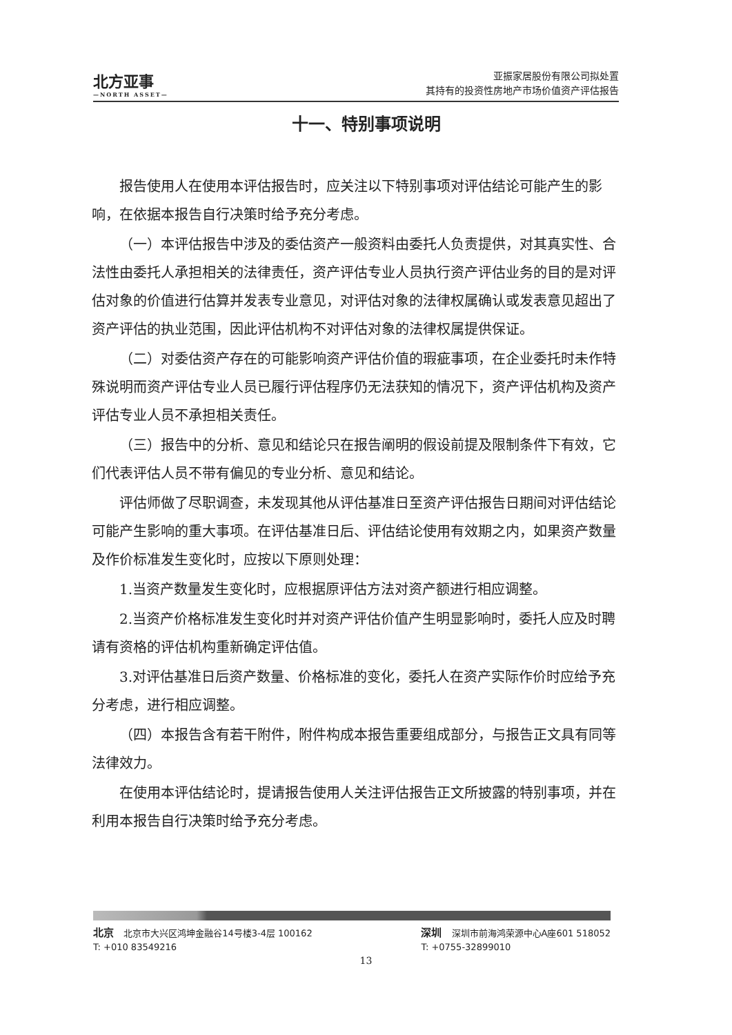北方亚事
—NORTH ASSET—
亚振家居股份有限公司拟处置
其持有的投资性房地产市场价值资产评估报告
十一、特别事项说明
报告使用人在使用本评估报告时，应关注以下特别事项对评估结论可能产生的影响，在依据本报告自行决策时给予充分考虑。
（一）本评估报告中涉及的委估资产一般资料由委托人负责提供，对其真实性、合法性由委托人承担相关的法律责任，资产评估专业人员执行资产评估业务的目的是对评估对象的价值进行估算并发表专业意见，对评估对象的法律权属确认或发表意见超出了资产评估的执业范围，因此评估机构不对评估对象的法律权属提供保证。
（二）对委估资产存在的可能影响资产评估价值的瑕疵事项，在企业委托时未作特殊说明而资产评估专业人员已履行评估程序仍无法获知的情况下，资产评估机构及资产评估专业人员不承担相关责任。
（三）报告中的分析、意见和结论只在报告阐明的假设前提及限制条件下有效，它们代表评估人员不带有偏见的专业分析、意见和结论。
评估师做了尽职调查，未发现其他从评估基准日至资产评估报告日期间对评估结论可能产生影响的重大事项。在评估基准日后、评估结论使用有效期之内，如果资产数量及作价标准发生变化时，应按以下原则处理：
1.当资产数量发生变化时，应根据原评估方法对资产额进行相应调整。
2.当资产价格标准发生变化时并对资产评估价值产生明显影响时，委托人应及时聘请有资格的评估机构重新确定评估值。
3.对评估基准日后资产数量、价格标准的变化，委托人在资产实际作价时应给予充分考虑，进行相应调整。
（四）本报告含有若干附件，附件构成本报告重要组成部分，与报告正文具有同等法律效力。
在使用本评估结论时，提请报告使用人关注评估报告正文所披露的特别事项，并在利用本报告自行决策时给予充分考虑。
北京 北京市大兴区鸿坤金融谷14号楼3-4层 100162
T: +010 83549216
深圳 深圳市前海鸿荣源中心A座601 518052
T: +0755-32899010
13